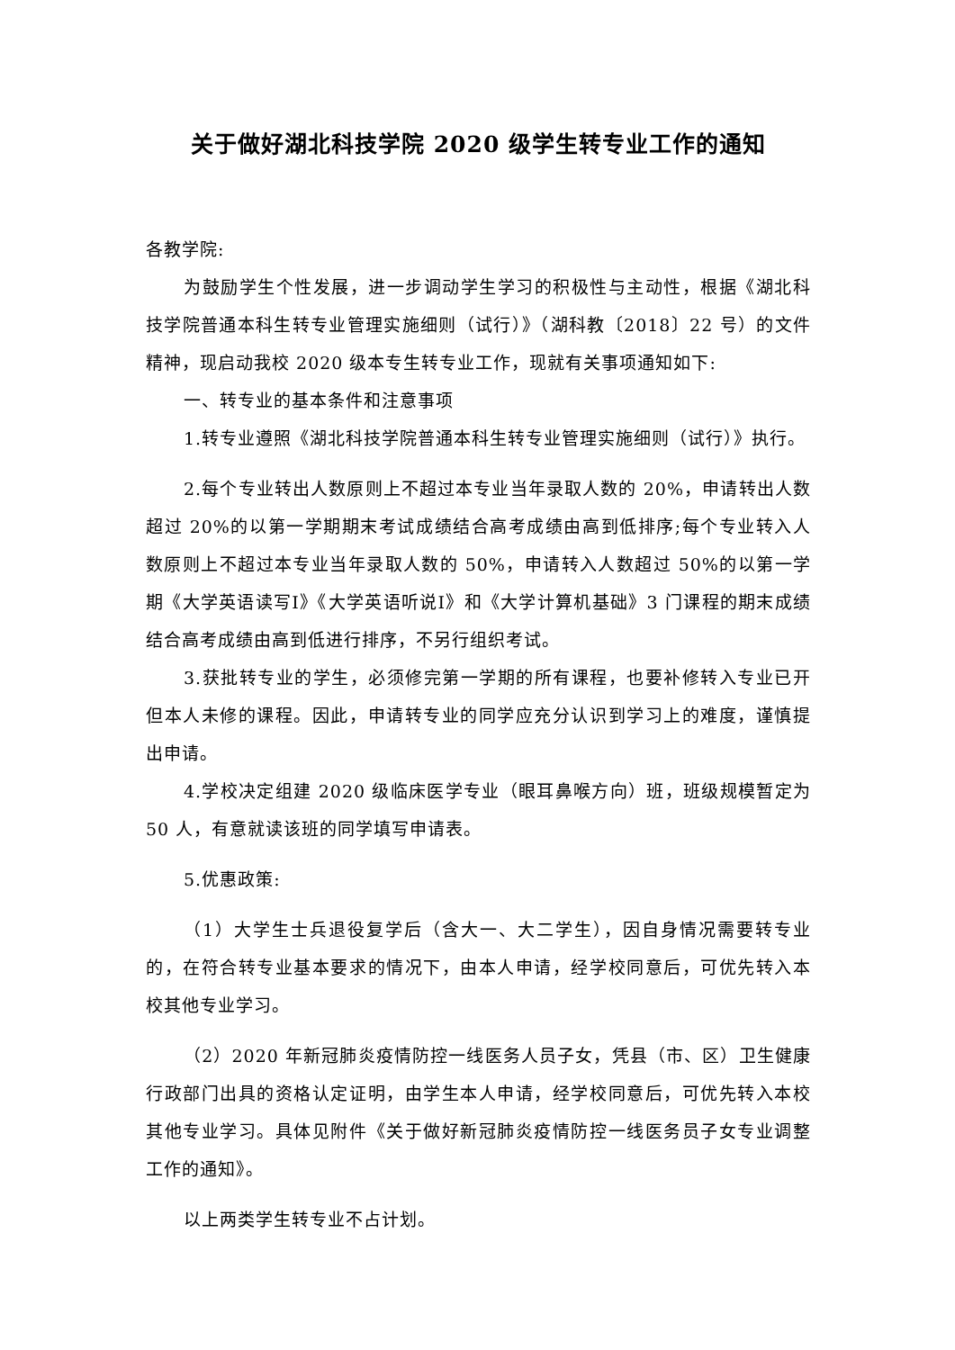关于做好湖北科技学院 2020 级学生转专业工作的通知
各教学院:
为鼓励学生个性发展，进一步调动学生学习的积极性与主动性，根据《湖北科技学院普通本科生转专业管理实施细则（试行）》（湖科教〔2018〕22 号）的文件精神，现启动我校 2020 级本专生转专业工作，现就有关事项通知如下:
一、转专业的基本条件和注意事项
1.转专业遵照《湖北科技学院普通本科生转专业管理实施细则（试行）》执行。
2.每个专业转出人数原则上不超过本专业当年录取人数的 20%，申请转出人数超过 20%的以第一学期期末考试成绩结合高考成绩由高到低排序;每个专业转入人数原则上不超过本专业当年录取人数的 50%，申请转入人数超过 50%的以第一学期《大学英语读写Ⅰ》《大学英语听说Ⅰ》和《大学计算机基础》3 门课程的期末成绩结合高考成绩由高到低进行排序，不另行组织考试。
3.获批转专业的学生，必须修完第一学期的所有课程，也要补修转入专业已开但本人未修的课程。因此，申请转专业的同学应充分认识到学习上的难度，谨慎提出申请。
4.学校决定组建 2020 级临床医学专业（眼耳鼻喉方向）班，班级规模暂定为 50 人，有意就读该班的同学填写申请表。
5.优惠政策:
（1）大学生士兵退役复学后（含大一、大二学生），因自身情况需要转专业的，在符合转专业基本要求的情况下，由本人申请，经学校同意后，可优先转入本校其他专业学习。
（2）2020 年新冠肺炎疫情防控一线医务人员子女，凭县（市、区）卫生健康行政部门出具的资格认定证明，由学生本人申请，经学校同意后，可优先转入本校其他专业学习。具体见附件《关于做好新冠肺炎疫情防控一线医务员子女专业调整工作的通知》。
以上两类学生转专业不占计划。